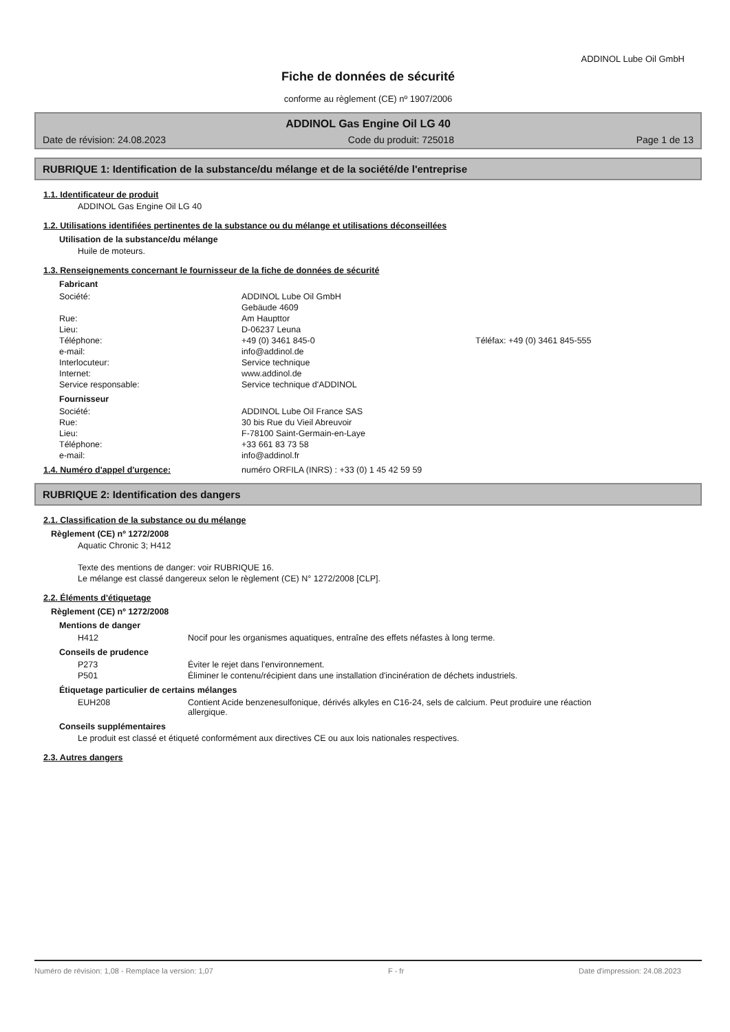ADDINOL Lube Oil GmbH
Fiche de données de sécurité
conforme au règlement (CE) nº 1907/2006
ADDINOL Gas Engine Oil LG 40
Date de révision: 24.08.2023 Code du produit: 725018 Page 1 de 13
RUBRIQUE 1: Identification de la substance/du mélange et de la société/de l'entreprise
1.1. Identificateur de produit
ADDINOL Gas Engine Oil LG 40
1.2. Utilisations identifiées pertinentes de la substance ou du mélange et utilisations déconseillées
Utilisation de la substance/du mélange
Huile de moteurs.
1.3. Renseignements concernant le fournisseur de la fiche de données de sécurité
Fabricant
| Société: | ADDINOL Lube Oil GmbH | |
| | Gebäude 4609 | |
| Rue: | Am Haupttor | |
| Lieu: | D-06237 Leuna | |
| Téléphone: | +49 (0) 3461 845-0 | Téléfax: +49 (0) 3461 845-555 |
| e-mail: | info@addinol.de | |
| Interlocuteur: | Service technique | |
| Internet: | www.addinol.de | |
| Service responsable: | Service technique d'ADDINOL | |
Fournisseur
| Société: | ADDINOL Lube Oil France SAS |
| Rue: | 30 bis Rue du Vieil Abreuvoir |
| Lieu: | F-78100 Saint-Germain-en-Laye |
| Téléphone: | +33 661 83 73 58 |
| e-mail: | info@addinol.fr |
1.4. Numéro d'appel d'urgence: numéro ORFILA (INRS) : +33 (0) 1 45 42 59 59
RUBRIQUE 2: Identification des dangers
2.1. Classification de la substance ou du mélange
Règlement (CE) nº 1272/2008
Aquatic Chronic 3; H412
Texte des mentions de danger: voir RUBRIQUE 16.
Le mélange est classé dangereux selon le règlement (CE) N° 1272/2008 [CLP].
2.2. Éléments d'étiquetage
Règlement (CE) nº 1272/2008
Mentions de danger
| H412 | Nocif pour les organismes aquatiques, entraîne des effets néfastes à long terme. |
Conseils de prudence
| P273 | Éviter le rejet dans l'environnement. |
| P501 | Éliminer le contenu/récipient dans une installation d'incinération de déchets industriels. |
Étiquetage particulier de certains mélanges
| EUH208 | Contient Acide benzenesulfonique, dérivés alkyles en C16-24, sels de calcium. Peut produire une réaction allergique. |
Conseils supplémentaires
Le produit est classé et étiqueté conformément aux directives CE ou aux lois nationales respectives.
2.3. Autres dangers
Numéro de révision: 1,08 - Remplace la version: 1,07 F - fr Date d'impression: 24.08.2023